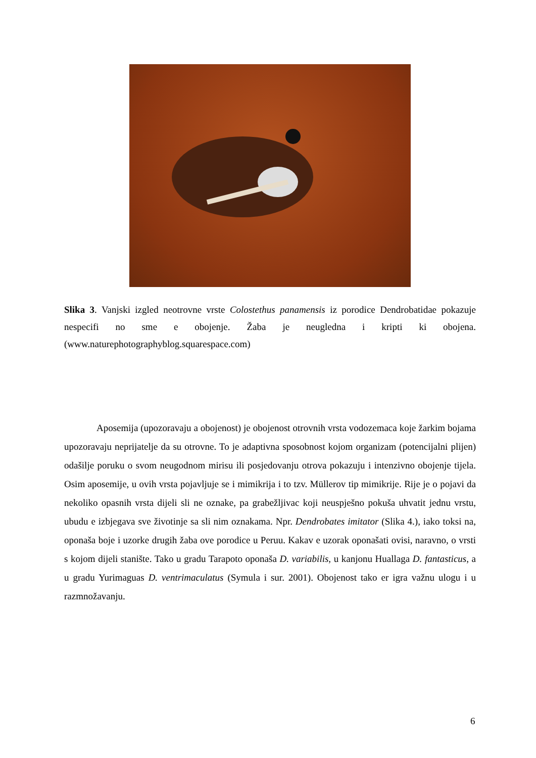Slika 3. Vanjski izgled neotrovne vrste Colostethus panamensis iz porodice Dendrobatidae pokazuje nespecifi no sme e obojenje. Žaba je neugledna i kripti ki obojena. (www.naturephotographyblog.squarespace.com)
Aposemija (upozoravaju a obojenost) je obojenost otrovnih vrsta vodozemaca koje žarkim bojama upozoravaju neprijatelje da su otrovne. To je adaptivna sposobnost kojom organizam (potencijalni plijen) odašilje poruku o svom neugodnom mirisu ili posjedovanju otrova pokazuju i intenzivno obojenje tijela. Osim aposemije, u ovih vrsta pojavljuje se i mimikrija i to tzv. Müllerov tip mimikrije. Rije je o pojavi da nekoliko opasnih vrsta dijeli sli ne oznake, pa grabežljivac koji neuspješno pokuša uhvatit jednu vrstu, ubudu e izbjegava sve životinje sa sli nim oznakama. Npr. Dendrobates imitator (Slika 4.), iako toksi na, oponaša boje i uzorke drugih žaba ove porodice u Peruu. Kakav e uzorak oponašati ovisi, naravno, o vrsti s kojom dijeli stanište. Tako u gradu Tarapoto oponaša D. variabilis, u kanjonu Huallaga D. fantasticus, a u gradu Yurimaguas D. ventrimaculatus (Symula i sur. 2001). Obojenost tako er igra važnu ulogu i u razmnožavanju.
6